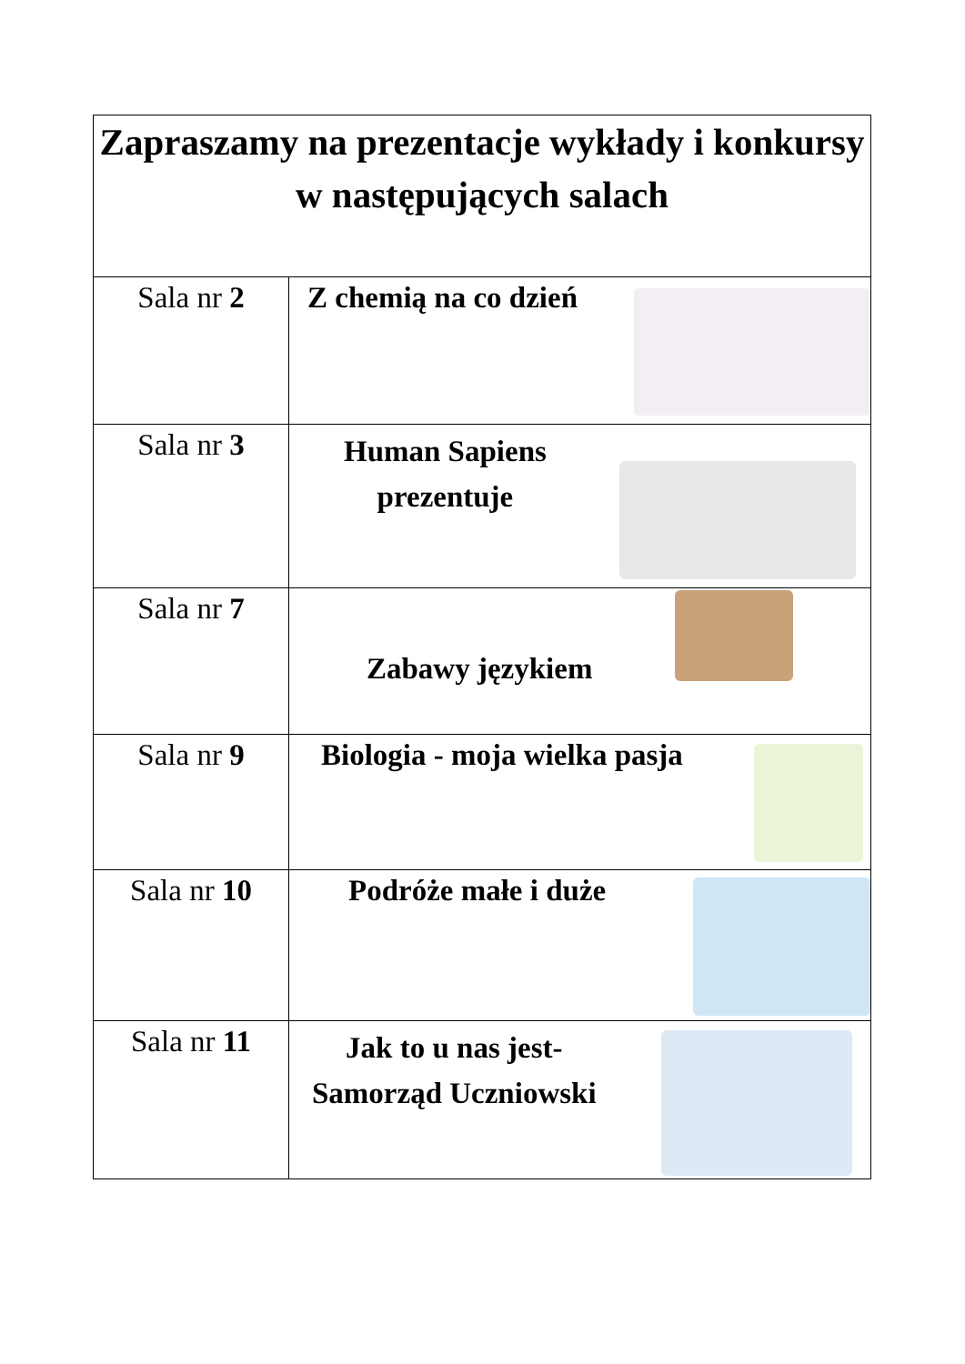| Zapraszamy na prezentacje wykłady i konkursy w następujących salach | |
| --- | --- |
| Sala nr 2 | Z chemią na co dzień |
| Sala nr 3 | Human Sapiens prezentuje |
| Sala nr 7 | Zabawy językiem |
| Sala nr 9 | Biologia - moja wielka pasja |
| Sala nr 10 | Podróże małe i duże |
| Sala nr 11 | Jak to u nas jest- Samorząd Uczniowski |